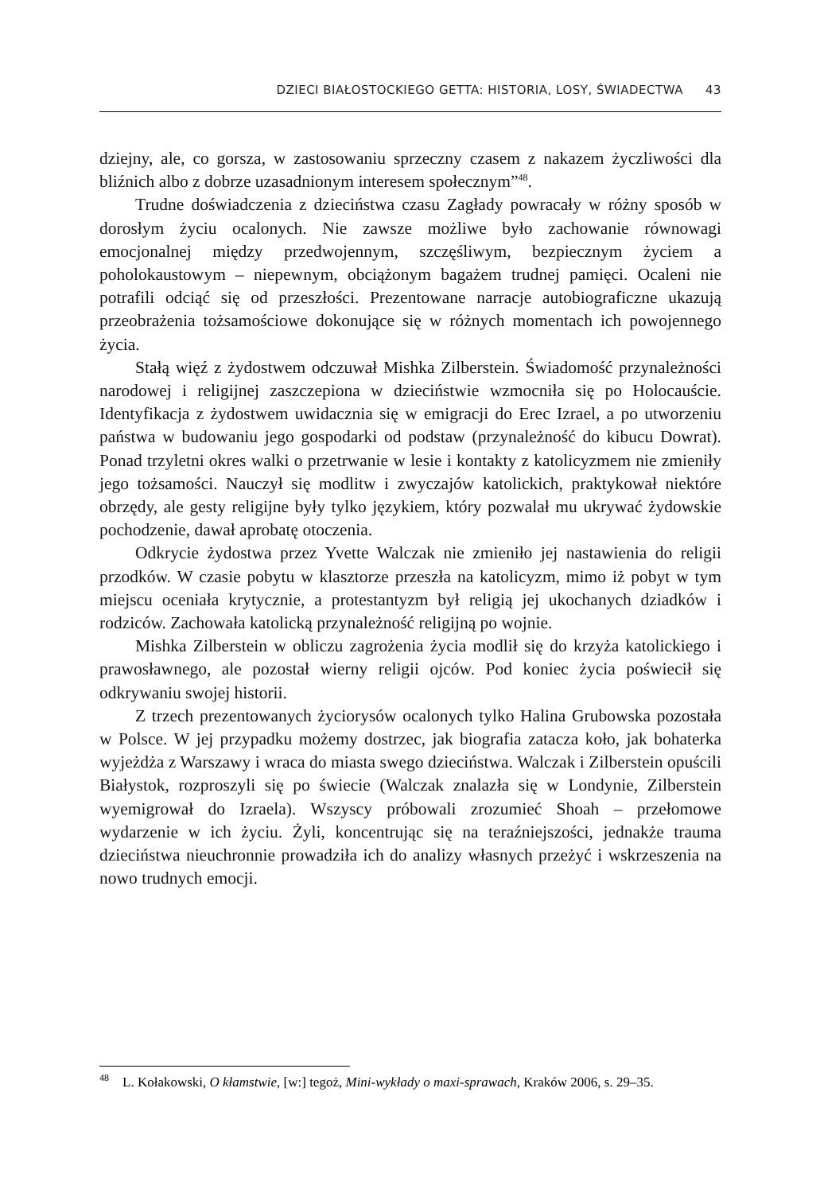DZIECI BIAŁOSTOCKIEGO GETTA: HISTORIA, LOSY, ŚWIADECTWA 43
dziejny, ale, co gorsza, w zastosowaniu sprzeczny czasem z nakazem życzliwości dla bliźnich albo z dobrze uzasadnionym interesem społecznym”<sup>48</sup>.
Trudne doświadczenia z dzieciństwa czasu Zagłady powracały w różny sposób w dorosłym życiu ocalonych. Nie zawsze możliwe było zachowanie równowagi emocjonalnej między przedwojennym, szczęśliwym, bezpiecznym życiem a poholokaustowym – niepewnym, obciążonym bagażem trudnej pamięci. Ocaleni nie potrafili odciąć się od przeszłości. Prezentowane narracje autobiograficzne ukazują przeobrażenia tożsamościowe dokonujące się w różnych momentach ich powojennego życia.
Stałą więź z żydostwem odczuwał Mishka Zilberstein. Świadomość przynależności narodowej i religijnej zaszczepiona w dzieciństwie wzmocniła się po Holocauście. Identyfikacja z żydostwem uwidacznia się w emigracji do Erec Izrael, a po utworzeniu państwa w budowaniu jego gospodarki od podstaw (przynależność do kibucu Dowrat). Ponad trzyletni okres walki o przetrwanie w lesie i kontakty z katolicyzmem nie zmieniły jego tożsamości. Nauczył się modlitw i zwyczajów katolickich, praktykował niektóre obrzędy, ale gesty religijne były tylko językiem, który pozwalał mu ukrywać żydowskie pochodzenie, dawał aprobatę otoczenia.
Odkrycie żydostwa przez Yvette Walczak nie zmieniło jej nastawienia do religii przodków. W czasie pobytu w klasztorze przeszła na katolicyzm, mimo iż pobyt w tym miejscu oceniała krytycznie, a protestantyzm był religią jej ukochanych dziadków i rodziców. Zachowała katolicką przynależność religijną po wojnie.
Mishka Zilberstein w obliczu zagrożenia życia modlił się do krzyża katolickiego i prawosławnego, ale pozostał wierny religii ojców. Pod koniec życia poświecił się odkrywaniu swojej historii.
Z trzech prezentowanych życiorysów ocalonych tylko Halina Grubowska pozostała w Polsce. W jej przypadku możemy dostrzec, jak biografia zatacza koło, jak bohaterka wyjeżdża z Warszawy i wraca do miasta swego dzieciństwa. Walczak i Zilberstein opuścili Białystok, rozproszyli się po świecie (Walczak znalazła się w Londynie, Zilberstein wyemigrował do Izraela). Wszyscy próbowali zrozumieć Shoah – przełomowe wydarzenie w ich życiu. Żyli, koncentrując się na teraźniejszości, jednakże trauma dzieciństwa nieuchronnie prowadziła ich do analizy własnych przeżyć i wskrzeszenia na nowo trudnych emocji.
<sup>48</sup> L. Kołakowski, O kłamstwie, [w:] tegoż, Mini-wykłady o maxi-sprawach, Kraków 2006, s. 29–35.